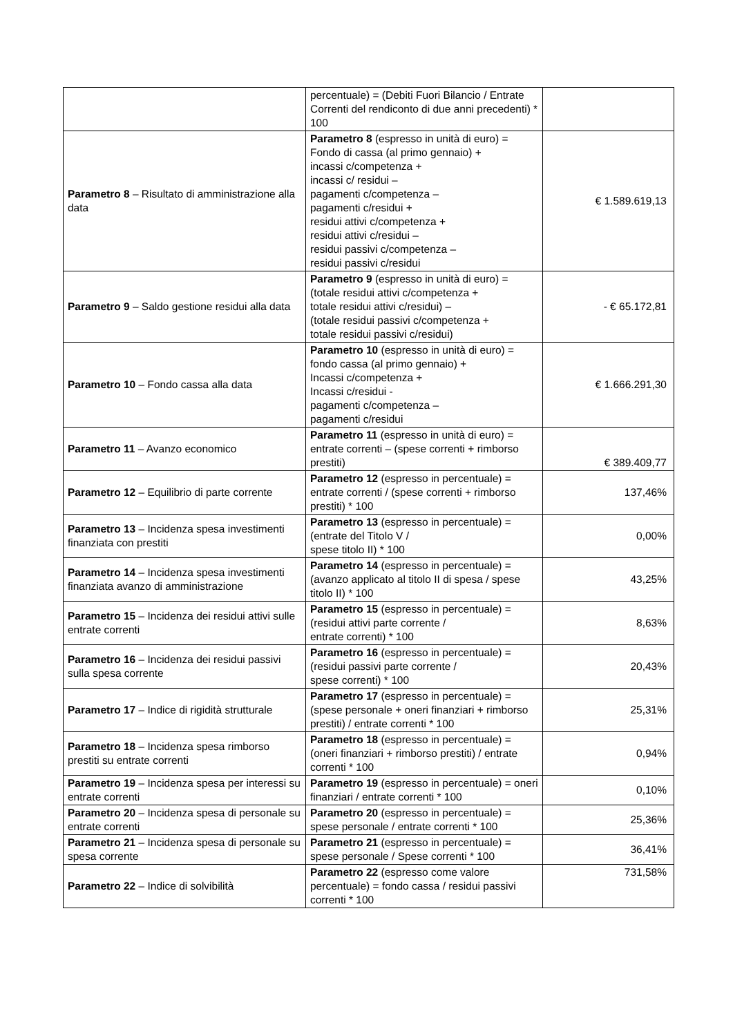| | percentuale) = (Debiti Fuori Bilancio / Entrate Correnti del rendiconto di due anni precedenti) * 100 | |
| Parametro 8 – Risultato di amministrazione alla data | Parametro 8 (espresso in unità di euro) = Fondo di cassa (al primo gennaio) + incassi c/competenza + incassi c/ residui – pagamenti c/competenza – pagamenti c/residui + residui attivi c/competenza + residui attivi c/residui – residui passivi c/competenza – residui passivi c/residui | € 1.589.619,13 |
| Parametro 9 – Saldo gestione residui alla data | Parametro 9 (espresso in unità di euro) = (totale residui attivi c/competenza + totale residui attivi c/residui) – (totale residui passivi c/competenza + totale residui passivi c/residui) | - € 65.172,81 |
| Parametro 10 – Fondo cassa alla data | Parametro 10 (espresso in unità di euro) = fondo cassa (al primo gennaio) + Incassi c/competenza + Incassi c/residui - pagamenti c/competenza – pagamenti c/residui | € 1.666.291,30 |
| Parametro 11 – Avanzo economico | Parametro 11 (espresso in unità di euro) = entrate correnti – (spese correnti + rimborso prestiti) | € 389.409,77 |
| Parametro 12 – Equilibrio di parte corrente | Parametro 12 (espresso in percentuale) = entrate correnti / (spese correnti + rimborso prestiti) * 100 | 137,46% |
| Parametro 13 – Incidenza spesa investimenti finanziata con prestiti | Parametro 13 (espresso in percentuale) = (entrate del Titolo V / spese titolo II) * 100 | 0,00% |
| Parametro 14 – Incidenza spesa investimenti finanziata avanzo di amministrazione | Parametro 14 (espresso in percentuale) = (avanzo applicato al titolo II di spesa / spese titolo II) * 100 | 43,25% |
| Parametro 15 – Incidenza dei residui attivi sulle entrate correnti | Parametro 15 (espresso in percentuale) = (residui attivi parte corrente / entrate correnti) * 100 | 8,63% |
| Parametro 16 – Incidenza dei residui passivi sulla spesa corrente | Parametro 16 (espresso in percentuale) = (residui passivi parte corrente / spese correnti) * 100 | 20,43% |
| Parametro 17 – Indice di rigidità strutturale | Parametro 17 (espresso in percentuale) = (spese personale + oneri finanziari + rimborso prestiti) / entrate correnti * 100 | 25,31% |
| Parametro 18 – Incidenza spesa rimborso prestiti su entrate correnti | Parametro 18 (espresso in percentuale) = (oneri finanziari + rimborso prestiti) / entrate correnti * 100 | 0,94% |
| Parametro 19 – Incidenza spesa per interessi su entrate correnti | Parametro 19 (espresso in percentuale) = oneri finanziari / entrate correnti * 100 | 0,10% |
| Parametro 20 – Incidenza spesa di personale su entrate correnti | Parametro 20 (espresso in percentuale) = spese personale / entrate correnti * 100 | 25,36% |
| Parametro 21 – Incidenza spesa di personale su spesa corrente | Parametro 21 (espresso in percentuale) = spese personale / Spese correnti * 100 | 36,41% |
| Parametro 22 – Indice di solvibilità | Parametro 22 (espresso come valore percentuale) = fondo cassa / residui passivi correnti * 100 | 731,58% |